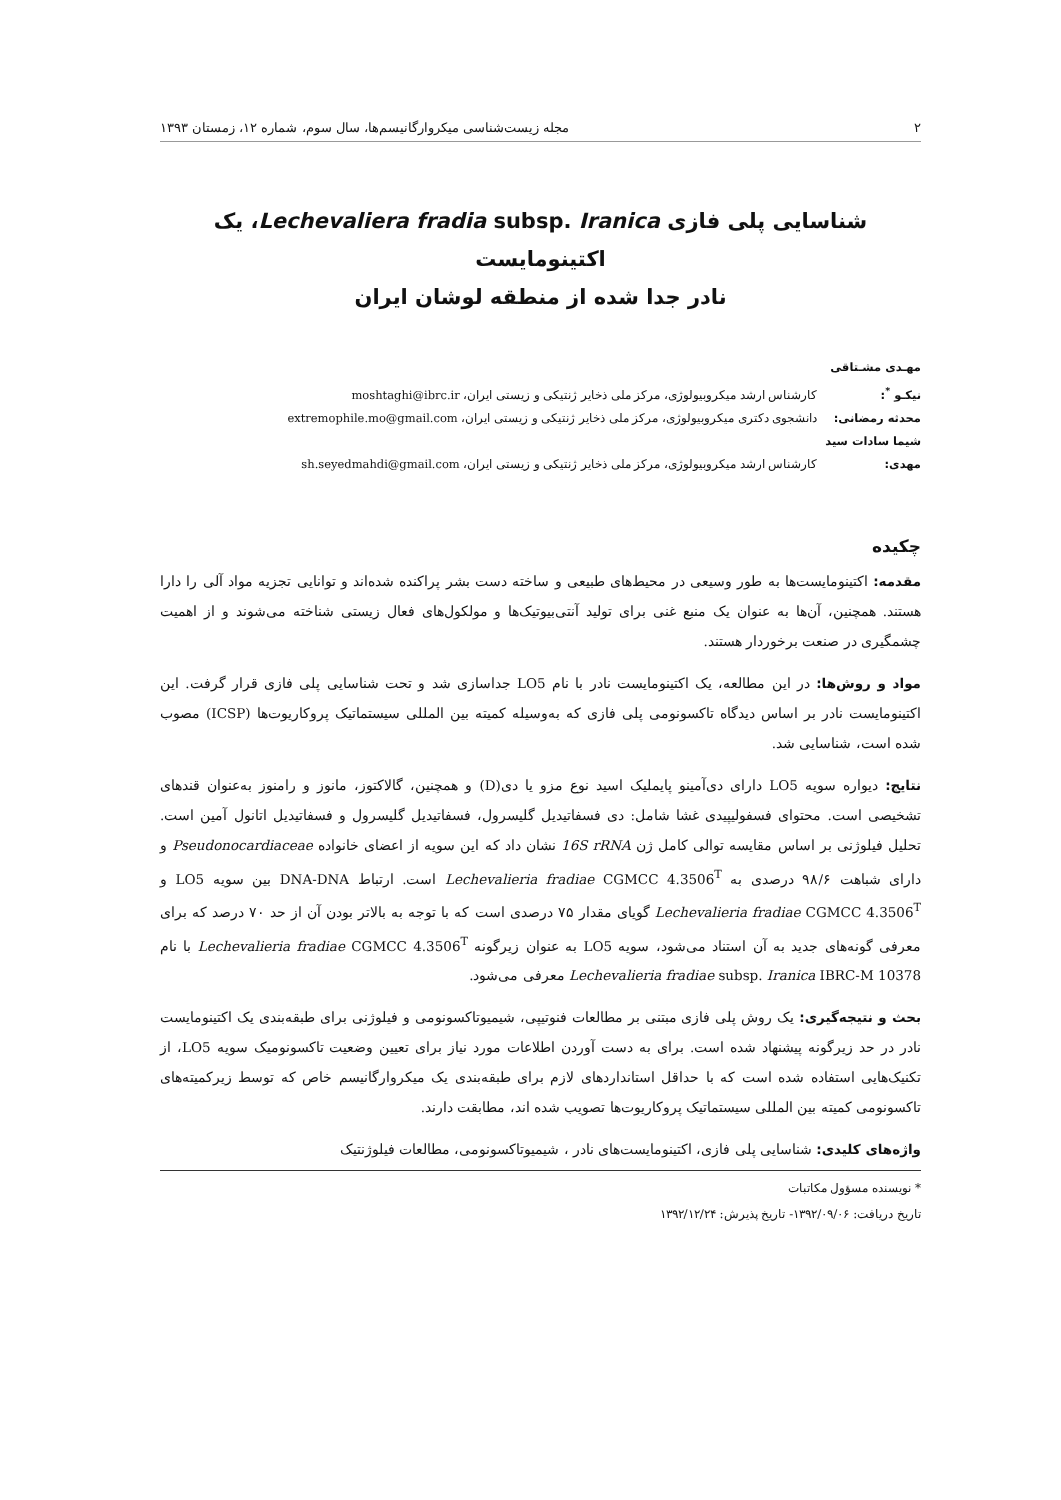۲ مجله زیست‌شناسی میکروارگانیسم‌ها، سال سوم، شماره ۱۲، زمستان ۱۳۹۳
شناسایی پلی فازی Lechevaliera fradia subsp. Iranica، یک اکتینومایست
نادر جدا شده از منطقه لوشان ایران
مهـدی مشـتاقی نیکـو <sup>*</sup>: کارشناس ارشد میکروبیولوژی، مرکز ملی ذخایر ژنتیکی و زیستی ایران، moshtaghi@ibrc.ir
محدثه رمضانی: دانشجوی دکتری میکروبیولوژی، مرکز ملی ذخایر ژنتیکی و زیستی ایران، extremophile.mo@gmail.com
شیما سادات سید مهدی: کارشناس ارشد میکروبیولوژی، مرکز ملی ذخایر ژنتیکی و زیستی ایران، sh.seyedmahdi@gmail.com
چکیده
مقدمه: اکتینومایست‌ها به طور وسیعی در محیط‌های طبیعی و ساخته دست بشر پراکنده شده‌اند و توانایی تجزیه مواد آلی را دارا هستند. همچنین، آن‌ها به عنوان یک منبع غنی برای تولید آنتی‌بیوتیک‌ها و مولکول‌های فعال زیستی شناخته می‌شوند و از اهمیت چشمگیری در صنعت برخوردار هستند.
مواد و روش‌ها: در این مطالعه، یک اکتینومایست نادر با نام LO5 جداسازی شد و تحت شناسایی پلی فازی قرار گرفت. این اکتینومایست نادر بر اساس دیدگاه تاکسونومی پلی فازی که به‌وسیله کمیته بین المللی سیستماتیک پروکاریوت‌ها (ICSP) مصوب شده است، شناسایی شد.
نتایج: دیواره سویه LO5 دارای دی‌آمینو پایملیک اسید نوع مزو یا دی(D) و همچنین، گالاکتوز، مانوز و رامنوز به‌عنوان قندهای تشخیصی است. محتوای فسفولیپیدی غشا شامل: دی فسفاتیدیل گلیسرول، فسفاتیدیل گلیسرول و فسفاتیدیل اتانول آمین است. تحلیل فیلوژنی بر اساس مقایسه توالی کامل ژن 16S rRNA نشان داد که این سویه از اعضای خانواده Pseudonocardiaceae و دارای شباهت ۹۸/۶ درصدی به Lechevalieria fradiae CGMCC 4.3506<sup>T</sup> است. ارتباط DNA-DNA بین سویه LO5 و Lechevalieria fradiae CGMCC 4.3506<sup>T</sup> گویای مقدار ۷۵ درصدی است که با توجه به بالاتر بودن آن از حد ۷۰ درصد که برای معرفی گونه‌های جدید به آن استناد می‌شود، سویه LO5 به عنوان زیرگونه Lechevalieria fradiae CGMCC 4.3506<sup>T</sup> با نام Lechevalieria fradiae subsp. Iranica IBRC-M 10378 معرفی می‌شود.
بحث و نتیجه‌گیری: یک روش پلی فازی مبتنی بر مطالعات فنوتیپی، شیمیوتاکسونومی و فیلوژنی برای طبقه‌بندی یک اکتینومایست نادر در حد زیرگونه پیشنهاد شده است. برای به دست آوردن اطلاعات مورد نیاز برای تعیین وضعیت تاکسونومیک سویه LO5، از تکنیک‌هایی استفاده شده است که با حداقل استانداردهای لازم برای طبقه‌بندی یک میکروارگانیسم خاص که توسط زیرکمیته‌های تاکسونومی کمیته بین المللی سیستماتیک پروکاریوت‌ها تصویب شده اند، مطابقت دارند.
واژه‌های کلیدی: شناسایی پلی فازی، اکتینومایست‌های نادر ، شیمیوتاکسونومی، مطالعات فیلوژنتیک
* نویسنده مسؤول مکاتبات
تاریخ دریافت: ۱۳۹۲/۰۹/۰۶- تاریخ پذیرش: ۱۳۹۲/۱۲/۲۴